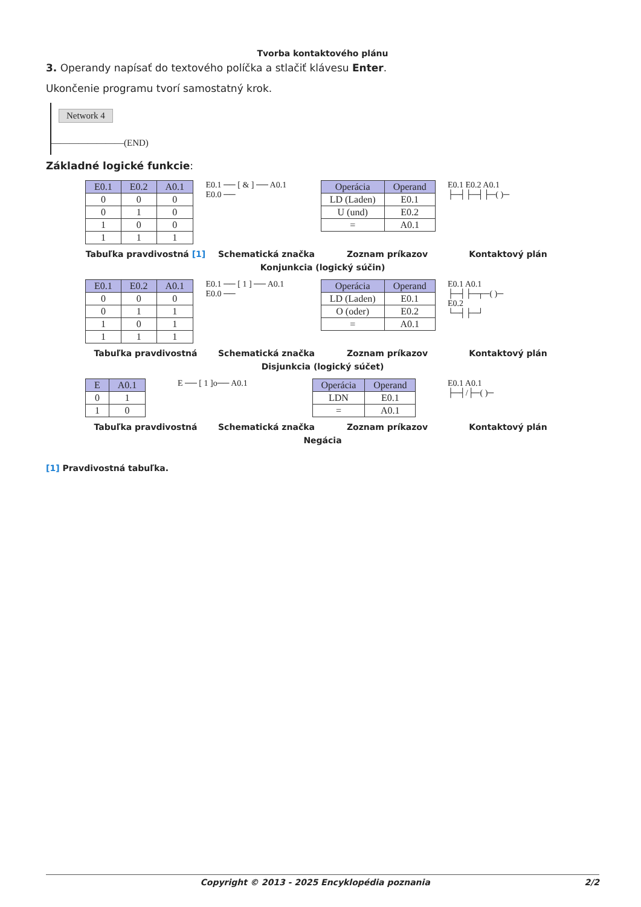Tvorba kontaktového plánu
3. Operandy napísať do textového políčka a stlačiť klávesu Enter.
Ukončenie programu tvorí samostatný krok.
Network 4
————————(END)
Základné logické funkcie:
| E0.1 | E0.2 | A0.1 |
| --- | --- | --- |
| 0 | 0 | 0 |
| 0 | 1 | 0 |
| 1 | 0 | 0 |
| 1 | 1 | 1 |
E0.1 ── [ & ] ── A0.1
E0.0 ──
| Operácia | Operand |
| --- | --- |
| LD (Laden) | E0.1 |
| U (und) | E0.2 |
| = | A0.1 |
E0.1 E0.2 A0.1
├─┤├─┤├─( )─
Tabuľka pravdivostná [1] Schematická značka Zoznam príkazov Kontaktový plán
Konjunkcia (logický súčin)
| E0.1 | E0.2 | A0.1 |
| --- | --- | --- |
| 0 | 0 | 0 |
| 0 | 1 | 1 |
| 1 | 0 | 1 |
| 1 | 1 | 1 |
E0.1 ── [ 1 ] ── A0.1
E0.0 ──
| Operácia | Operand |
| --- | --- |
| LD (Laden) | E0.1 |
| O (oder) | E0.2 |
| = | A0.1 |
E0.1 A0.1
├─┤├─┬─( )─
E0.2
└─┤├─┘
Tabuľka pravdivostná Schematická značka Zoznam príkazov Kontaktový plán
Disjunkcia (logický súčet)
| E | A0.1 |
| --- | --- |
| 0 | 1 |
| 1 | 0 |
E ── [ 1 ]o── A0.1
| Operácia | Operand |
| --- | --- |
| LDN | E0.1 |
| = | A0.1 |
E0.1 A0.1
├─┤/├─( )─
Tabuľka pravdivostná Schematická značka Zoznam príkazov Kontaktový plán
Negácia
[1] Pravdivostná tabuľka.
Copyright © 2013 - 2025 Encyklopédia poznania 2/2